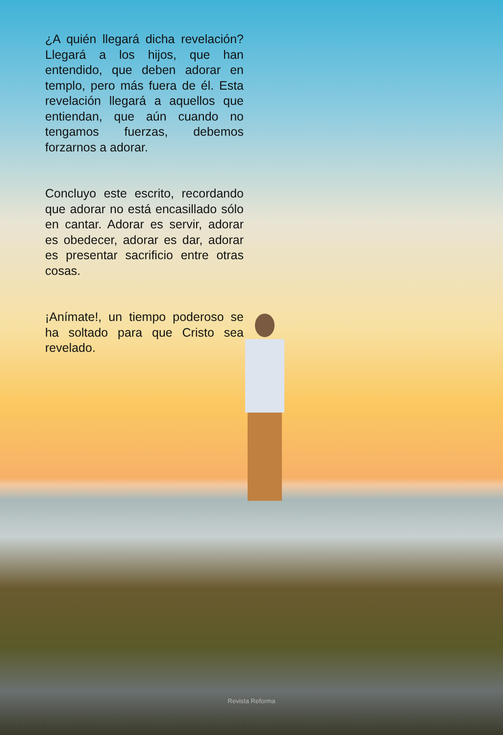¿A quién llegará dicha revelación? Llegará a los hijos, que han entendido, que deben adorar en templo, pero más fuera de él. Esta revelación llegará a aquellos que entiendan, que aún cuando no tengamos fuerzas, debemos forzarnos a adorar.
Concluyo este escrito, recordando que adorar no está encasillado sólo en cantar. Adorar es servir, adorar es obedecer, adorar es dar, adorar es presentar sacrificio entre otras cosas.
¡Anímate!, un tiempo poderoso se ha soltado para que Cristo sea revelado.
Revista Reforma